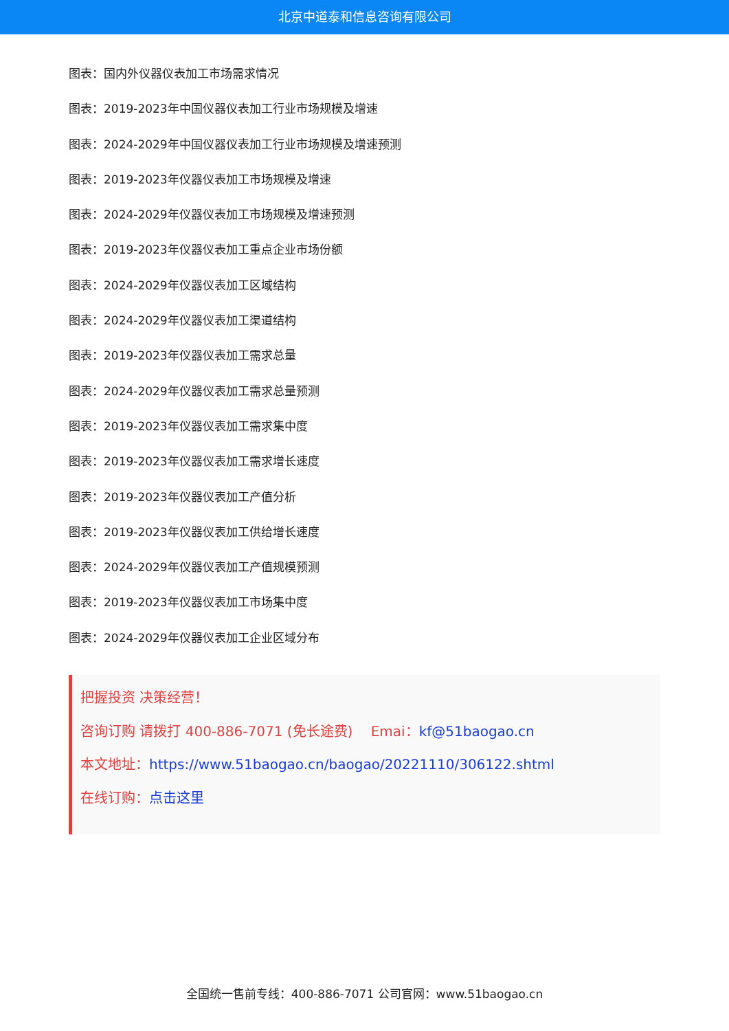北京中道泰和信息咨询有限公司
图表：国内外仪器仪表加工市场需求情况
图表：2019-2023年中国仪器仪表加工行业市场规模及增速
图表：2024-2029年中国仪器仪表加工行业市场规模及增速预测
图表：2019-2023年仪器仪表加工市场规模及增速
图表：2024-2029年仪器仪表加工市场规模及增速预测
图表：2019-2023年仪器仪表加工重点企业市场份额
图表：2024-2029年仪器仪表加工区域结构
图表：2024-2029年仪器仪表加工渠道结构
图表：2019-2023年仪器仪表加工需求总量
图表：2024-2029年仪器仪表加工需求总量预测
图表：2019-2023年仪器仪表加工需求集中度
图表：2019-2023年仪器仪表加工需求增长速度
图表：2019-2023年仪器仪表加工产值分析
图表：2019-2023年仪器仪表加工供给增长速度
图表：2024-2029年仪器仪表加工产值规模预测
图表：2019-2023年仪器仪表加工市场集中度
图表：2024-2029年仪器仪表加工企业区域分布
把握投资 决策经营！
咨询订购 请拨打 400-886-7071 (免长途费)　 Emai：kf@51baogao.cn
本文地址：https://www.51baogao.cn/baogao/20221110/306122.shtml
在线订购：点击这里
全国统一售前专线：400-886-7071 公司官网：www.51baogao.cn